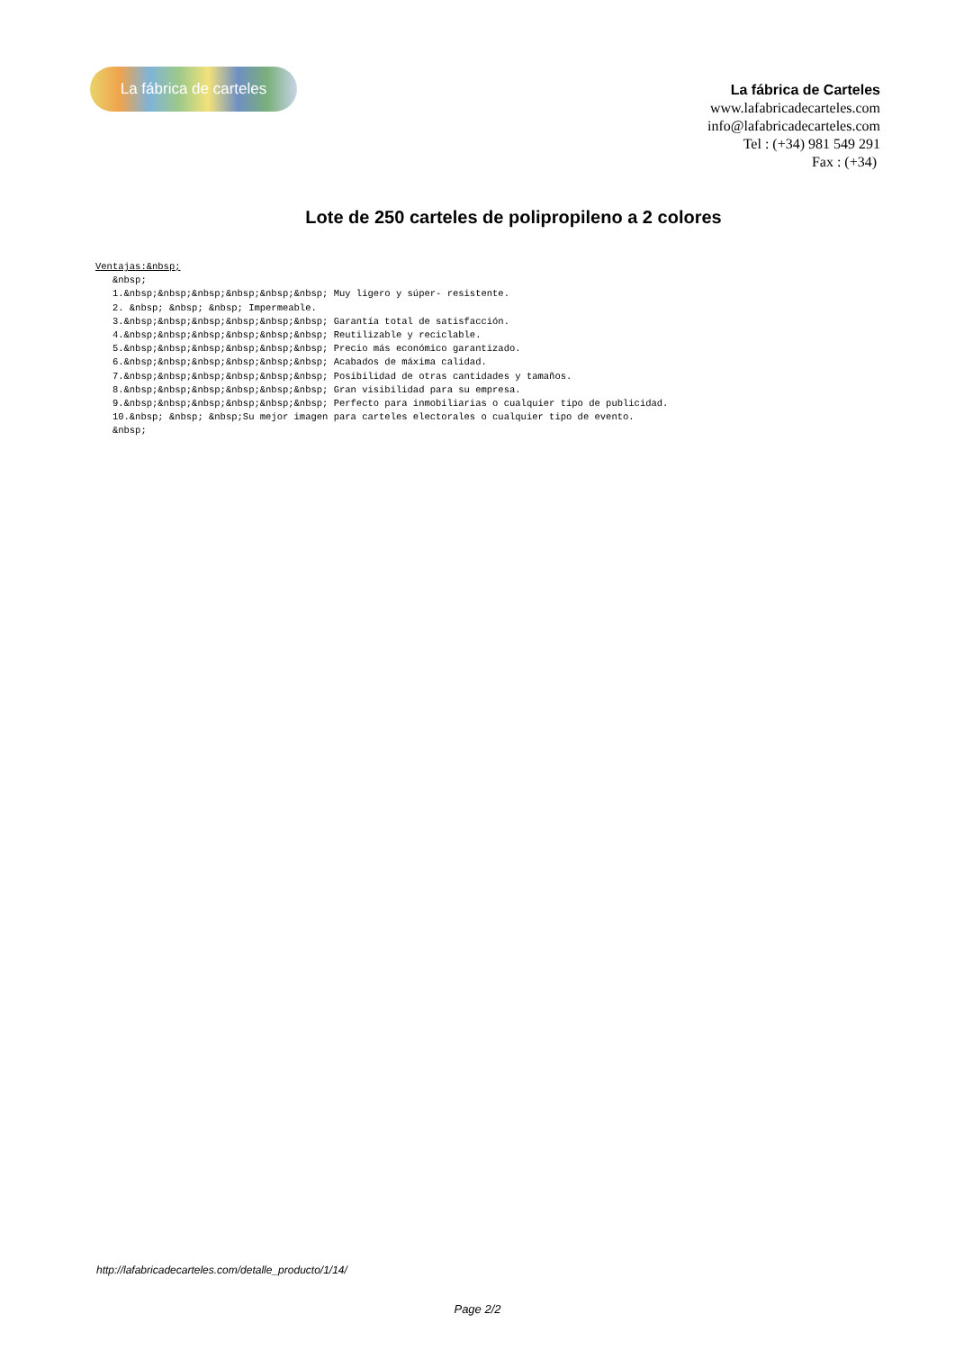La fábrica de carteles
La fábrica de Carteles
www.lafabricadecarteles.com
info@lafabricadecarteles.com
Tel : (+34) 981 549 291
Fax : (+34)
Lote de 250 carteles de polipropileno a 2 colores
Ventajas:&nbsp; &nbsp; 1.&nbsp;&nbsp;&nbsp;&nbsp;&nbsp;&nbsp; Muy ligero y súper- resistente. 2. &nbsp; &nbsp; &nbsp; Impermeable. 3.&nbsp;&nbsp;&nbsp;&nbsp;&nbsp;&nbsp; Garantía total de satisfacción. 4.&nbsp;&nbsp;&nbsp;&nbsp;&nbsp;&nbsp; Reutilizable y reciclable. 5.&nbsp;&nbsp;&nbsp;&nbsp;&nbsp;&nbsp; Precio más económico garantizado. 6.&nbsp;&nbsp;&nbsp;&nbsp;&nbsp;&nbsp; Acabados de máxima calidad. 7.&nbsp;&nbsp;&nbsp;&nbsp;&nbsp;&nbsp; Posibilidad de otras cantidades y tamaños. 8.&nbsp;&nbsp;&nbsp;&nbsp;&nbsp;&nbsp; Gran visibilidad para su empresa. 9.&nbsp;&nbsp;&nbsp;&nbsp;&nbsp;&nbsp; Perfecto para inmobiliarias o cualquier tipo de publicidad. 10.&nbsp; &nbsp; &nbsp;Su mejor imagen para carteles electorales o cualquier tipo de evento. &nbsp;
http://lafabricadecarteles.com/detalle_producto/1/14/
Page 2/2